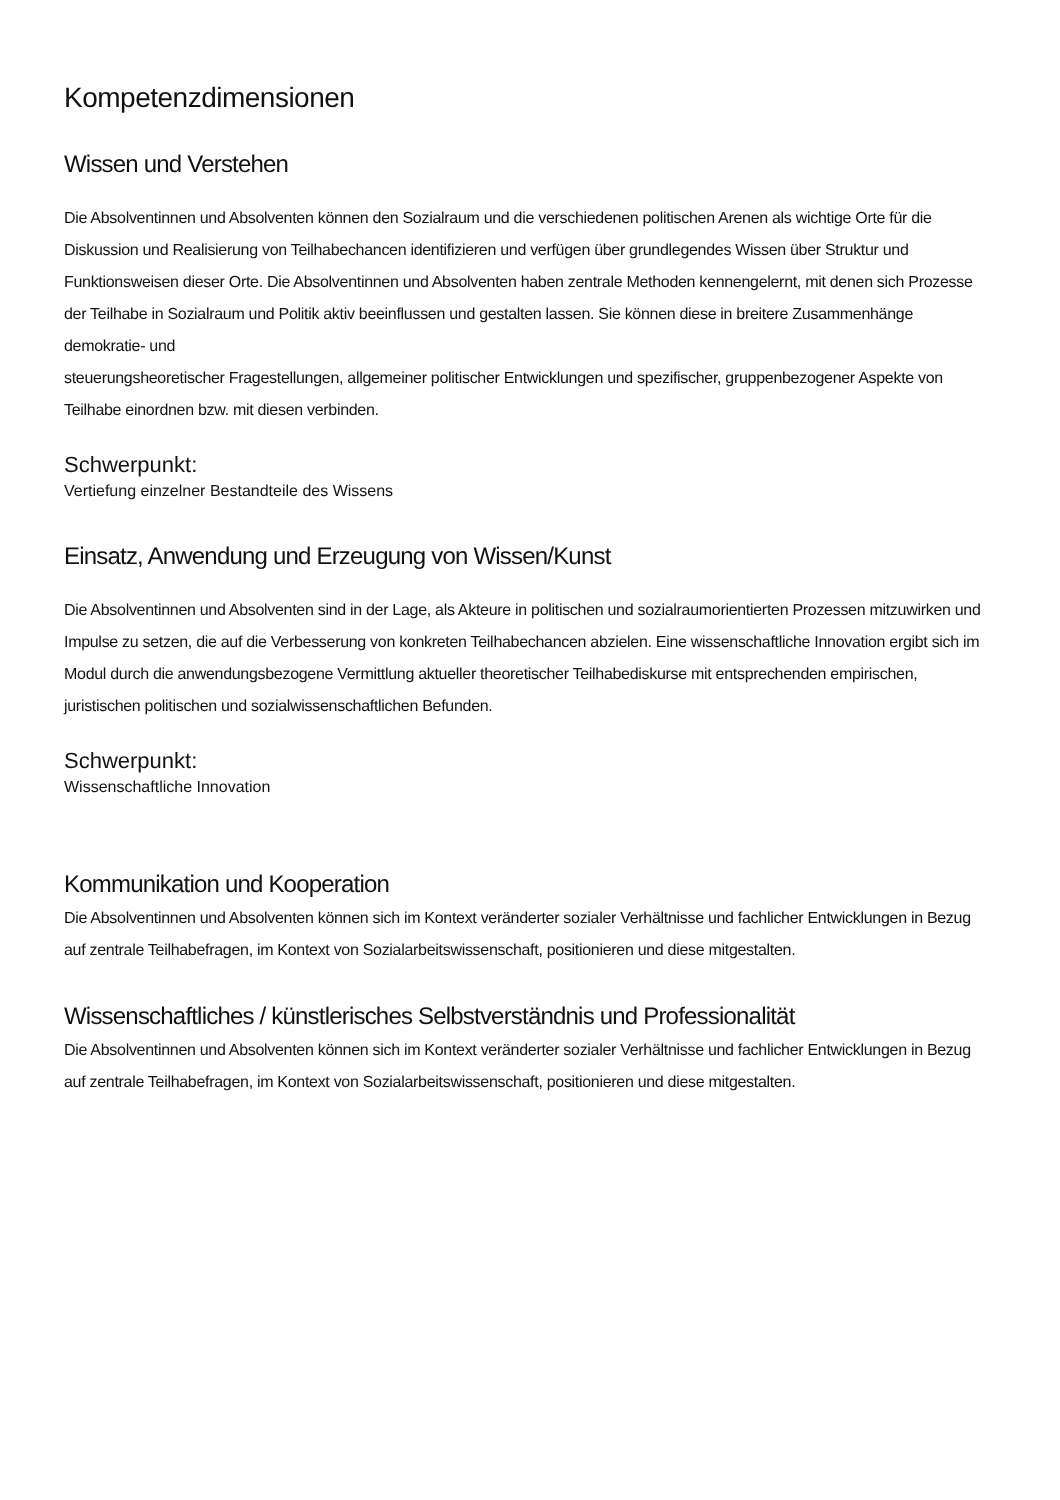Kompetenzdimensionen
Wissen und Verstehen
Die Absolventinnen und Absolventen können den Sozialraum und die verschiedenen politischen Arenen als wichtige Orte für die Diskussion und Realisierung von Teilhabechancen identifizieren und verfügen über grundlegendes Wissen über Struktur und Funktionsweisen dieser Orte. Die Absolventinnen und Absolventen haben zentrale Methoden kennengelernt, mit denen sich Prozesse der Teilhabe in Sozialraum und Politik aktiv beeinflussen und gestalten lassen. Sie können diese in breitere Zusammenhänge demokratie- und
steuerungsheoretischer Fragestellungen, allgemeiner politischer Entwicklungen und spezifischer, gruppenbezogener Aspekte von Teilhabe einordnen bzw. mit diesen verbinden.
Schwerpunkt:
Vertiefung einzelner Bestandteile des Wissens
Einsatz, Anwendung und Erzeugung von Wissen/Kunst
Die Absolventinnen und Absolventen sind in der Lage, als Akteure in politischen und sozialraumorientierten Prozessen mitzuwirken und Impulse zu setzen, die auf die Verbesserung von konkreten Teilhabechancen abzielen. Eine wissenschaftliche Innovation ergibt sich im Modul durch die anwendungsbezogene Vermittlung aktueller theoretischer Teilhabediskurse mit entsprechenden empirischen, juristischen politischen und sozialwissenschaftlichen Befunden.
Schwerpunkt:
Wissenschaftliche Innovation
Kommunikation und Kooperation
Die Absolventinnen und Absolventen können sich im Kontext veränderter sozialer Verhältnisse und fachlicher Entwicklungen in Bezug auf zentrale Teilhabefragen, im Kontext von Sozialarbeitswissenschaft, positionieren und diese mitgestalten.
Wissenschaftliches / künstlerisches Selbstverständnis und Professionalität
Die Absolventinnen und Absolventen können sich im Kontext veränderter sozialer Verhältnisse und fachlicher Entwicklungen in Bezug auf zentrale Teilhabefragen, im Kontext von Sozialarbeitswissenschaft, positionieren und diese mitgestalten.